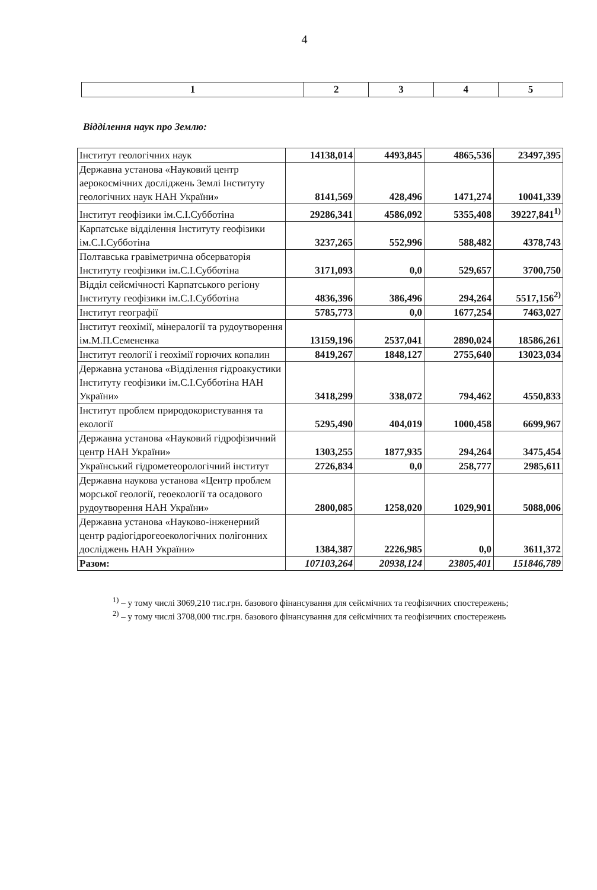4
| 1 | 2 | 3 | 4 | 5 |
| --- | --- | --- | --- | --- |
Відділення наук про Землю:
| Інститут геологічних наук | 14138,014 | 4493,845 | 4865,536 | 23497,395 |
| Державна установа «Науковий центр аерокосмічних досліджень Землі Інституту геологічних наук НАН України» | 8141,569 | 428,496 | 1471,274 | 10041,339 |
| Інститут геофізики ім.С.І.Субботіна | 29286,341 | 4586,092 | 5355,408 | 39227,841<sup>1)</sup> |
| Карпатське відділення Інституту геофізики ім.С.І.Субботіна | 3237,265 | 552,996 | 588,482 | 4378,743 |
| Полтавська гравіметрична обсерваторія Інституту геофізики ім.С.І.Субботіна | 3171,093 | 0,0 | 529,657 | 3700,750 |
| Відділ сейсмічності Карпатського регіону Інституту геофізики ім.С.І.Субботіна | 4836,396 | 386,496 | 294,264 | 5517,156<sup>2)</sup> |
| Інститут географії | 5785,773 | 0,0 | 1677,254 | 7463,027 |
| Інститут геохімії, мінералогії та рудоутворення ім.М.П.Семененка | 13159,196 | 2537,041 | 2890,024 | 18586,261 |
| Інститут геології і геохімії горючих копалин | 8419,267 | 1848,127 | 2755,640 | 13023,034 |
| Державна установа «Відділення гідроакустики Інституту геофізики ім.С.І.Субботіна НАН України» | 3418,299 | 338,072 | 794,462 | 4550,833 |
| Інститут проблем природокористування та екології | 5295,490 | 404,019 | 1000,458 | 6699,967 |
| Державна установа «Науковий гідрофізичний центр НАН України» | 1303,255 | 1877,935 | 294,264 | 3475,454 |
| Український гідрометеорологічний інститут | 2726,834 | 0,0 | 258,777 | 2985,611 |
| Державна наукова установа «Центр проблем морської геології, геоекології та осадового рудоутворення НАН України» | 2800,085 | 1258,020 | 1029,901 | 5088,006 |
| Державна установа «Науково-інженерний центр радіогідрогеоекологічних полігонних досліджень НАН України» | 1384,387 | 2226,985 | 0,0 | 3611,372 |
| Разом: | 107103,264 | 20938,124 | 23805,401 | 151846,789 |
<sup>1)</sup> – у тому числі 3069,210 тис.грн. базового фінансування для сейсмічних та геофізичних спостережень;
<sup>2)</sup> – у тому числі 3708,000 тис.грн. базового фінансування для сейсмічних та геофізичних спостережень